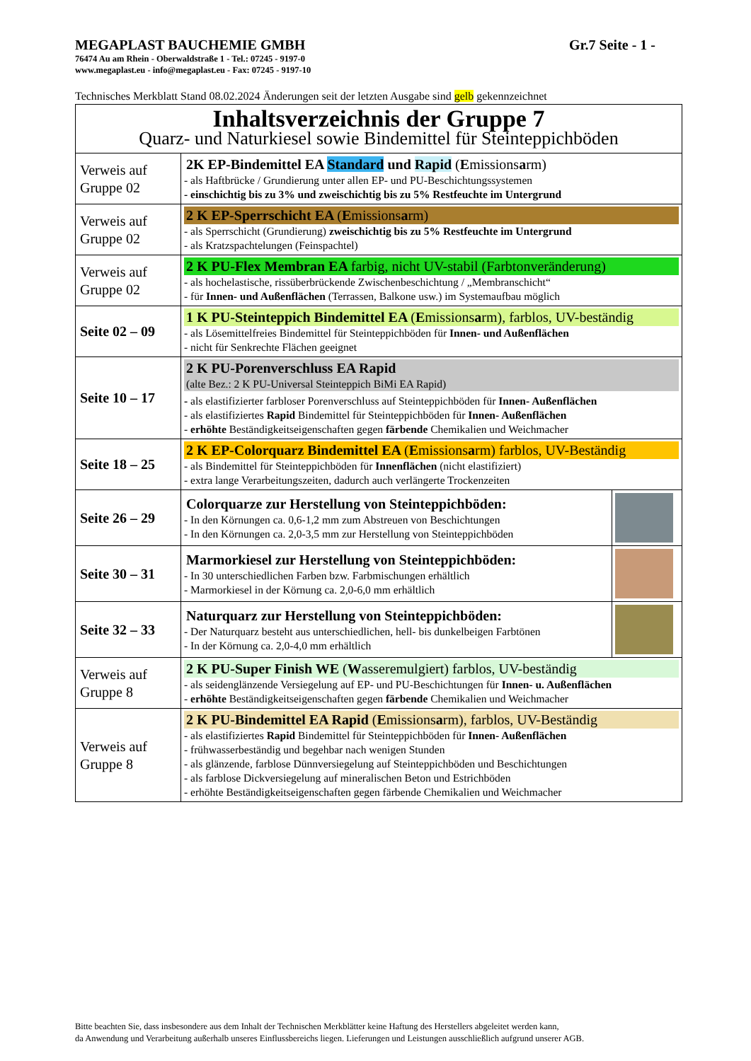MEGAPLAST BAUCHEMIE GMBH Gr.7 Seite - 1 -
76474 Au am Rhein - Oberwaldstraße 1 - Tel.: 07245 - 9197-0
www.megaplast.eu - info@megaplast.eu - Fax: 07245 - 9197-10
Technisches Merkblatt Stand 08.02.2024 Änderungen seit der letzten Ausgabe sind gelb gekennzeichnet
| Inhaltsverzeichnis der Gruppe 7 Quarz- und Naturkiesel sowie Bindemittel für Steinteppichböden | | |
| Verweis auf Gruppe 02 | 2K EP-Bindemittel EA Standard und Rapid ( E missions a rm) - als Haftbrücke / Grundierung unter allen EP- und PU-Beschichtungssystemen - einschichtig bis zu 3% und zweischichtig bis zu 5% Restfeuchte im Untergrund | |
| Verweis auf Gruppe 02 | 2 K EP-Sperrschicht EA ( E missions a rm) - als Sperrschicht (Grundierung) zweischichtig bis zu 5% Restfeuchte im Untergrund - als Kratzspachtelungen (Feinspachtel) | |
| Verweis auf Gruppe 02 | 2 K PU-Flex Membran EA farbig, nicht UV-stabil (Farbtonveränderung) - als hochelastische, rissüberbrückende Zwischenbeschichtung / „Membranschicht“ - für Innen- und Außenflächen (Terrassen, Balkone usw.) im Systemaufbau möglich | |
| Seite 02 – 09 | 1 K PU-Steinteppich Bindemittel EA ( E missions a rm), farblos, UV-beständig - als Lösemittelfreies Bindemittel für Steinteppichböden für Innen- und Außenflächen - nicht für Senkrechte Flächen geeignet | |
| Seite 10 – 17 | 2 K PU-Porenverschluss EA Rapid (alte Bez.: 2 K PU-Universal Steinteppich BiMi EA Rapid) - als elastifizierter farbloser Porenverschluss auf Steinteppichböden für Innen- Außenflächen - als elastifiziertes Rapid Bindemittel für Steinteppichböden für Innen- Außenflächen - erhöhte Beständigkeitseigenschaften gegen färbende Chemikalien und Weichmacher | |
| Seite 18 – 25 | 2 K EP-Colorquarz Bindemittel EA ( E missions a rm) farblos, UV-Beständig - als Bindemittel für Steinteppichböden für Innenflächen (nicht elastifiziert) - extra lange Verarbeitungszeiten, dadurch auch verlängerte Trockenzeiten | |
| Seite 26 – 29 | Colorquarze zur Herstellung von Steinteppichböden: - In den Körnungen ca. 0,6-1,2 mm zum Abstreuen von Beschichtungen - In den Körnungen ca. 2,0-3,5 mm zur Herstellung von Steinteppichböden | |
| Seite 30 – 31 | Marmorkiesel zur Herstellung von Steinteppichböden: - In 30 unterschiedlichen Farben bzw. Farbmischungen erhältlich - Marmorkiesel in der Körnung ca. 2,0-6,0 mm erhältlich | |
| Seite 32 – 33 | Naturquarz zur Herstellung von Steinteppichböden: - Der Naturquarz besteht aus unterschiedlichen, hell- bis dunkelbeigen Farbtönen - In der Körnung ca. 2,0-4,0 mm erhältlich | |
| Verweis auf Gruppe 8 | 2 K PU-Super Finish WE ( W asseremulgiert) farblos, UV-beständig - als seidenglänzende Versiegelung auf EP- und PU-Beschichtungen für Innen- u. Außenflächen - erhöhte Beständigkeitseigenschaften gegen färbende Chemikalien und Weichmacher | |
| Verweis auf Gruppe 8 | 2 K PU-Bindemittel EA Rapid ( E missions a rm), farblos, UV-Beständig - als elastifiziertes Rapid Bindemittel für Steinteppichböden für Innen- Außenflächen - frühwasserbeständig und begehbar nach wenigen Stunden - als glänzende, farblose Dünnversiegelung auf Steinteppichböden und Beschichtungen - als farblose Dickversiegelung auf mineralischen Beton und Estrichböden - erhöhte Beständigkeitseigenschaften gegen färbende Chemikalien und Weichmacher | |
Bitte beachten Sie, dass insbesondere aus dem Inhalt der Technischen Merkblätter keine Haftung des Herstellers abgeleitet werden kann,
da Anwendung und Verarbeitung außerhalb unseres Einflussbereichs liegen. Lieferungen und Leistungen ausschließlich aufgrund unserer AGB.